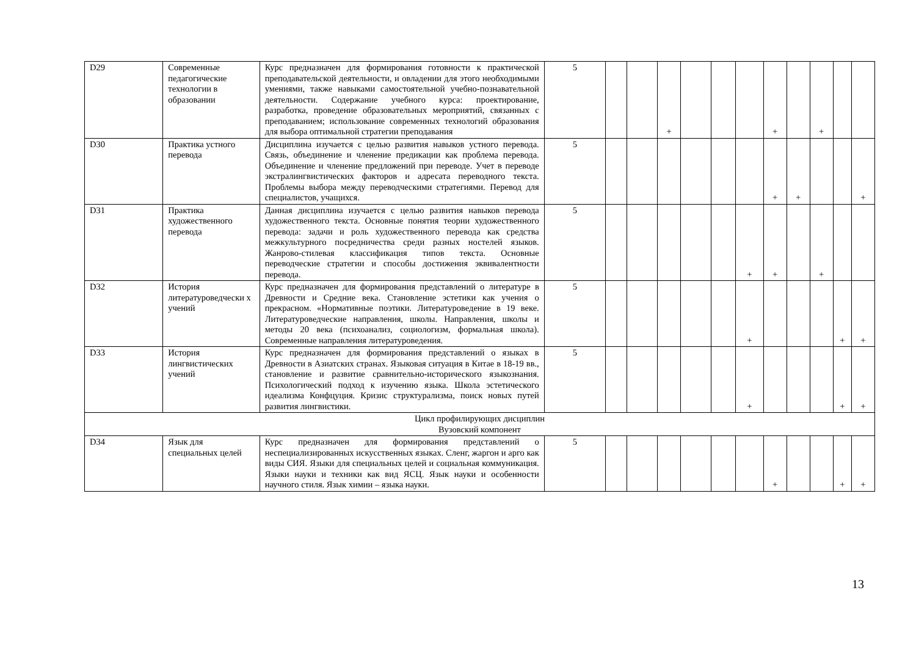| D29 | Современные педагогические технологии в образовании | Курс предназначен для формирования готовности к практической преподавательской деятельности, и овладении для этого необходимыми умениями, также навыками самостоятельной учебно-познавательной деятельности. Содержание учебного курса: проектирование, разработка, проведение образовательных мероприятий, связанных с преподаванием; использование современных технологий образования для выбора оптимальной стратегии преподавания | 5 | | | + | | | | + | | + | | |
| D30 | Практика устного перевода | Дисциплина изучается с целью развития навыков устного перевода. Связь, объединение и членение предикации как проблема перевода. Объединение и членение предложений при переводе. Учет в переводе экстралингвистических факторов и адресата переводного текста. Проблемы выбора между переводческими стратегиями. Перевод для специалистов, учащихся. | 5 | | | | | | | + | + | | | + |
| D31 | Практика художественного перевода | Данная дисциплина изучается с целью развития навыков перевода художественного текста. Основные понятия теории художественного перевода: задачи и роль художественного перевода как средства межкультурного посредничества среди разных ностелей языков. Жанрово-стилевая классификация типов текста. Основные переводческие стратегии и способы достижения эквивалентности перевода. | 5 | | | | | | + | + | | + | | |
| D32 | История литературоведчески х учений | Курс предназначен для формирования представлений о литературе в Древности и Средние века. Становление эстетики как учения о прекрасном. «Нормативные поэтики. Литературоведение в 19 веке. Литературоведческие направления, школы. Направления, школы и методы 20 века (психоанализ, социологизм, формальная школа). Современные направления литературоведения. | 5 | | | | | | + | | | | + | + |
| D33 | История лингвистических учений | Курс предназначен для формирования представлений о языках в Древности в Азиатских странах. Языковая ситуация в Китае в 18-19 вв., становление и развитие сравнительно-исторического языкознания. Психологический подход к изучению языка. Школа эстетического идеализма Конфцуция. Кризис структурализма, поиск новых путей развития лингвистики. | 5 | | | | | | + | | | | + | + |
| Цикл профилирующих дисциплин Вузовский компонент | | | | | | | | | | | | | | |
| D34 | Язык для специальных целей | Курс предназначен для формирования представлений о неспециализированных искусственных языках. Сленг, жаргон и арго как виды СИЯ. Языки для специальных целей и социальная коммуникация. Языки науки и техники как вид ЯСЦ. Язык науки и особенности научного стиля. Язык химии – языка науки. | 5 | | | | | | | + | | | + | + |
13